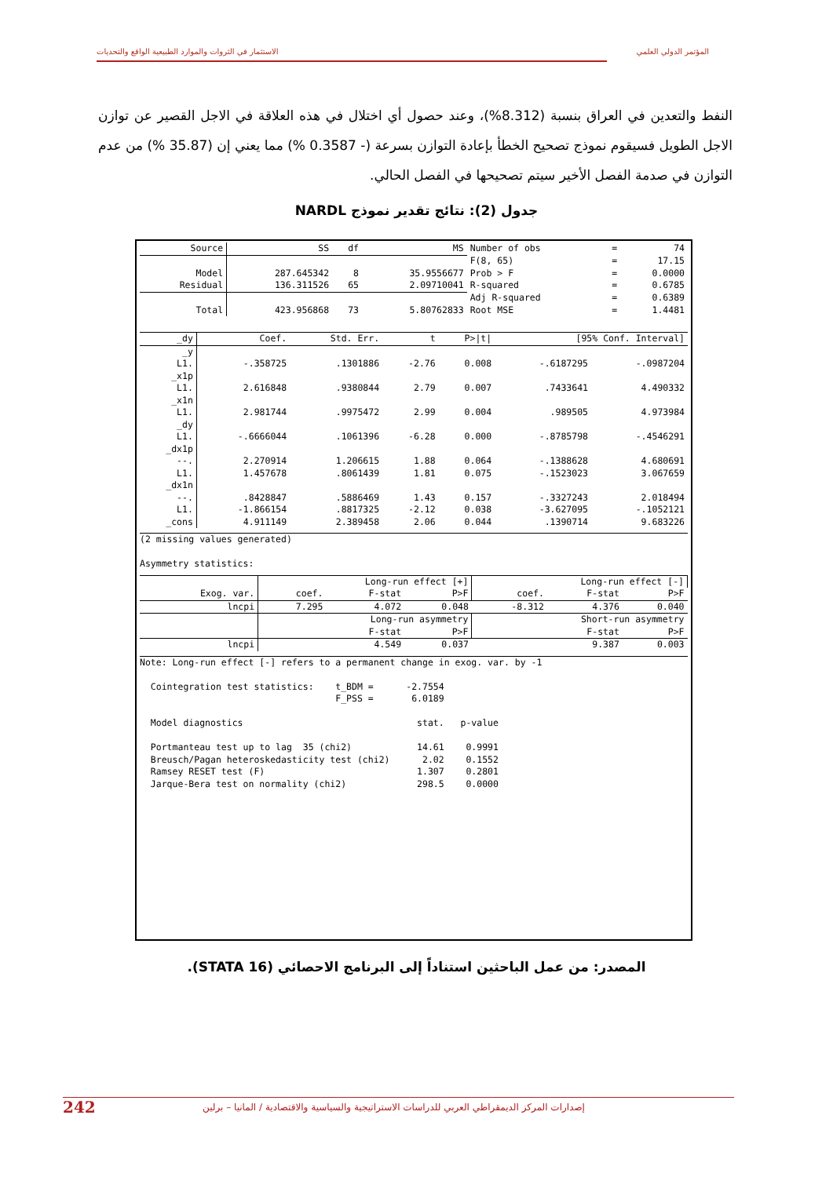الاستثمار في الثروات والموارد الطبيعية الواقع والتحديات المؤتمر الدولي العلمي
النفط والتعدين في العراق بنسبة (8.312%)، وعند حصول أي اختلال في هذه العلاقة في الاجل القصير عن توازن الاجل الطويل فسيقوم نموذج تصحيح الخطأ بإعادة التوازن بسرعة (- 0.3587 %) مما يعني إن (35.87 %) من عدم التوازن في صدمة الفصل الأخير سيتم تصحيحها في الفصل الحالي.
جدول (2): نتائج تقدير نموذج NARDL
| Source | SS | df | MS | Number of obs | = | 74 |
| | | | | F(8, 65) | = | 17.15 |
| Model | 287.645342 | 8 | 35.9556677 | Prob > F | = | 0.0000 |
| Residual | 136.311526 | 65 | 2.09710041 | R-squared | = | 0.6785 |
| | | | | Adj R-squared | = | 0.6389 |
| Total | 423.956868 | 73 | 5.80762833 | Root MSE | = | 1.4481 |
| _dy | Coef. | Std. Err. | t | P>/t/ | [95% Conf. Interval] | |
| --- | --- | --- | --- | --- | --- | --- |
| _y | | | | | | |
| L1. | -.358725 | .1301886 | -2.76 | 0.008 | -.6187295 | -.0987204 |
| _x1p | | | | | | |
| L1. | 2.616848 | .9380844 | 2.79 | 0.007 | .7433641 | 4.490332 |
| _x1n | | | | | | |
| L1. | 2.981744 | .9975472 | 2.99 | 0.004 | .989505 | 4.973984 |
| _dy | | | | | | |
| L1. | -.6666044 | .1061396 | -6.28 | 0.000 | -.8785798 | -.4546291 |
| _dx1p | | | | | | |
| --. | 2.270914 | 1.206615 | 1.88 | 0.064 | -.1388628 | 4.680691 |
| L1. | 1.457678 | .8061439 | 1.81 | 0.075 | -.1523023 | 3.067659 |
| _dx1n | | | | | | |
| --. | .8428847 | .5886469 | 1.43 | 0.157 | -.3327243 | 2.018494 |
| L1. | -1.866154 | .8817325 | -2.12 | 0.038 | -3.627095 | -.1052121 |
| _cons | 4.911149 | 2.389458 | 2.06 | 0.044 | .1390714 | 9.683226 |
(2 missing values generated)

Asymmetry statistics:
| | Long-run effect [+] | | | Long-run effect [-] | | |
| Exog. var. | coef. | F-stat | P>F | coef. | F-stat | P>F |
| lncpi | 7.295 | 4.072 | 0.048 | -8.312 | 4.376 | 0.040 |
| | Long-run asymmetry | | | Short-run asymmetry | | |
| | | F-stat | P>F | | F-stat | P>F |
| lncpi | | 4.549 | 0.037 | | 9.387 | 0.003 |
Note: Long-run effect [-] refers to a permanent change in exog. var. by -1

  Cointegration test statistics:    t_BDM =      -2.7554
                                    F_PSS =       6.0189

  Model diagnostics                                stat.   p-value

  Portmanteau test up to lag  35 (chi2)            14.61    0.9991
  Breusch/Pagan heteroskedasticity test (chi2)      2.02    0.1552
  Ramsey RESET test (F)                            1.307    0.2801
  Jarque-Bera test on normality (chi2)             298.5    0.0000
المصدر: من عمل الباحثين استناداً إلى البرنامج الاحصائي (STATA 16).
242 إصدارات المركز الديمقراطي العربي للدراسات الاستراتيجية والسياسية والاقتصادية / المانيا – برلين